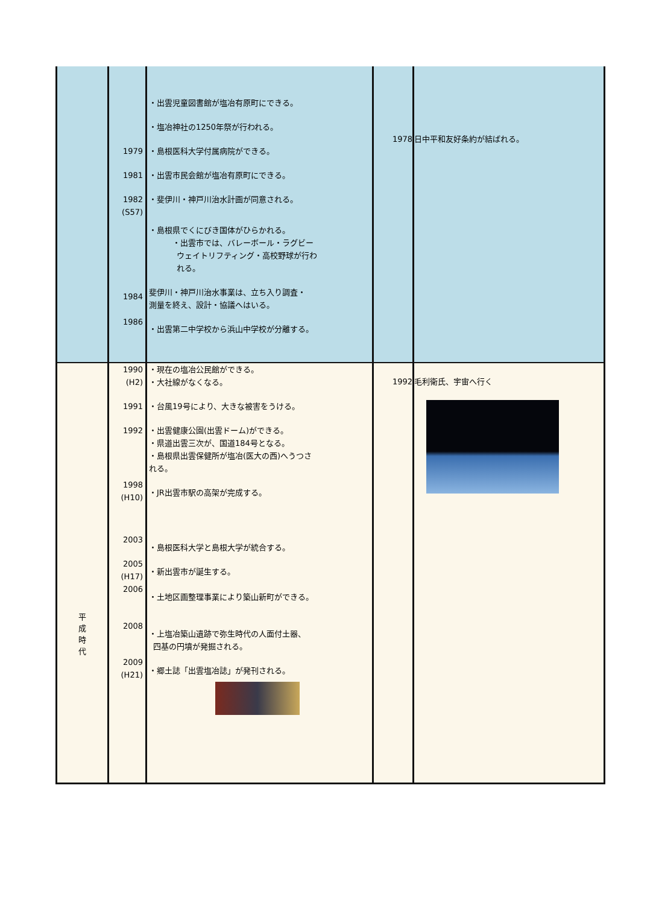| | 1979 1981 1982 (S57) 1984 1986 | ・出雲児童図書館が塩冶有原町にできる。 ・塩冶神社の1250年祭が行われる。 ・島根医科大学付属病院ができる。 ・出雲市民会館が塩冶有原町にできる。 ・斐伊川・神戸川治水計画が同意される。 ・島根県でくにびき国体がひらかれる。 ・出雲市では、バレーボール・ラグビー ウェイトリフティング・高校野球が行わ れる。 斐伊川・神戸川治水事業は、立ち入り調査・ 測量を終え、設計・協議へはいる。 ・出雲第二中学校から浜山中学校が分離する。 | 1978 | 日中平和友好条約が結ばれる。 |
| 平 成 時 代 | 1990 (H2) 1991 1992 1998 (H10) 2003 2005 (H17) 2006 2008 2009 (H21) | ・現在の塩冶公民館ができる。 ・大社線がなくなる。 ・台風19号により、大きな被害をうける。 ・出雲健康公園(出雲ドーム)ができる。 ・県道出雲三次が、国道184号となる。 ・島根県出雲保健所が塩冶(医大の西)へうつさ れる。 ・JR出雲市駅の高架が完成する。 ・島根医科大学と島根大学が統合する。 ・新出雲市が誕生する。 ・土地区画整理事業により築山新町ができる。 ・上塩冶築山遺跡で弥生時代の人面付土器、 四基の円墳が発掘される。 ・郷土誌「出雲塩冶誌」が発刊される。 | 1992 | 毛利衛氏、宇宙へ行く |